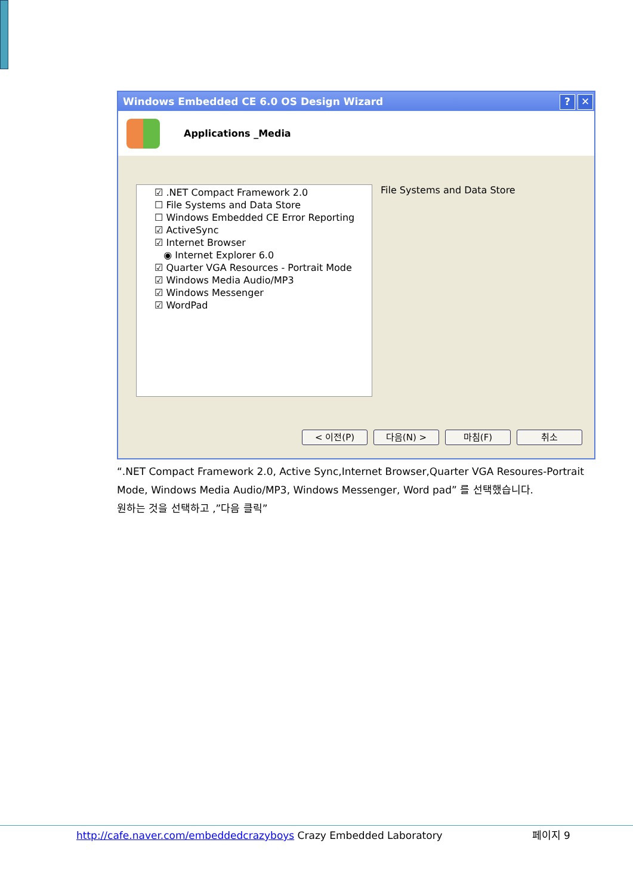Windows Embedded CE 6.0 OS Design Wizard? ✕
Applications _Media
☑ .NET Compact Framework 2.0
☐ File Systems and Data Store
☐ Windows Embedded CE Error Reporting
☑ ActiveSync
☑ Internet Browser
◉ Internet Explorer 6.0
☑ Quarter VGA Resources - Portrait Mode
☑ Windows Media Audio/MP3
☑ Windows Messenger
☑ WordPad
File Systems and Data Store
< 이전(P) 다음(N) > 마침(F) 취소
“.NET Compact Framework 2.0, Active Sync,Internet Browser,Quarter VGA Resoures-Portrait
Mode, Windows Media Audio/MP3, Windows Messenger, Word pad” 를 선택했습니다.
원하는 것을 선택하고 ,”다음 클릭”
http://cafe.naver.com/embeddedcrazyboys Crazy Embedded Laboratory 페이지 9